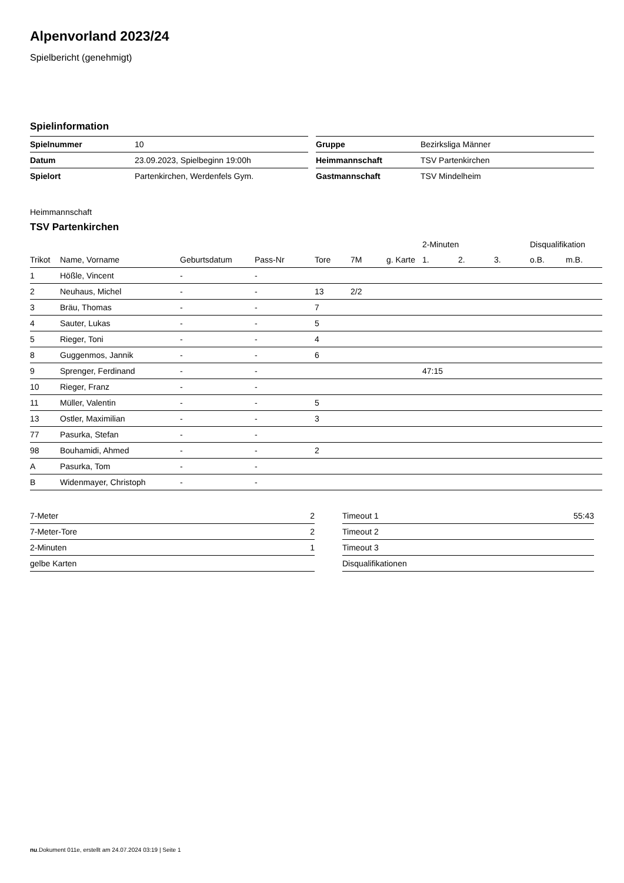Alpenvorland 2023/24
Spielbericht (genehmigt)
Spielinformation
| Spielnummer | 10 |
| Datum | 23.09.2023, Spielbeginn 19:00h |
| Spielort | Partenkirchen, Werdenfels Gym. |
| Gruppe | Bezirksliga Männer |
| Heimmannschaft | TSV Partenkirchen |
| Gastmannschaft | TSV Mindelheim |
Heimmannschaft
TSV Partenkirchen
| | | | | | | | 2-Minuten | | | Disqualifikation | |
| --- | --- | --- | --- | --- | --- | --- | --- | --- | --- | --- | --- |
| Trikot | Name, Vorname | Geburtsdatum | Pass-Nr | Tore | 7M | g. Karte | 1. | 2. | 3. | o.B. | m.B. |
| 1 | Hößle, Vincent | - | - | | | | | | | | |
| 2 | Neuhaus, Michel | - | - | 13 | 2/2 | | | | | | |
| 3 | Bräu, Thomas | - | - | 7 | | | | | | | |
| 4 | Sauter, Lukas | - | - | 5 | | | | | | | |
| 5 | Rieger, Toni | - | - | 4 | | | | | | | |
| 8 | Guggenmos, Jannik | - | - | 6 | | | | | | | |
| 9 | Sprenger, Ferdinand | - | - | | | | 47:15 | | | | |
| 10 | Rieger, Franz | - | - | | | | | | | | |
| 11 | Müller, Valentin | - | - | 5 | | | | | | | |
| 13 | Ostler, Maximilian | - | - | 3 | | | | | | | |
| 77 | Pasurka, Stefan | - | - | | | | | | | | |
| 98 | Bouhamidi, Ahmed | - | - | 2 | | | | | | | |
| A | Pasurka, Tom | - | - | | | | | | | | |
| B | Widenmayer, Christoph | - | - | | | | | | | | |
| 7-Meter | 2 |
| 7-Meter-Tore | 2 |
| 2-Minuten | 1 |
| gelbe Karten | |
| Timeout 1 | 55:43 |
| Timeout 2 | |
| Timeout 3 | |
| Disqualifikationen | |
nu.Dokument 011e, erstellt am 24.07.2024 03:19 | Seite 1